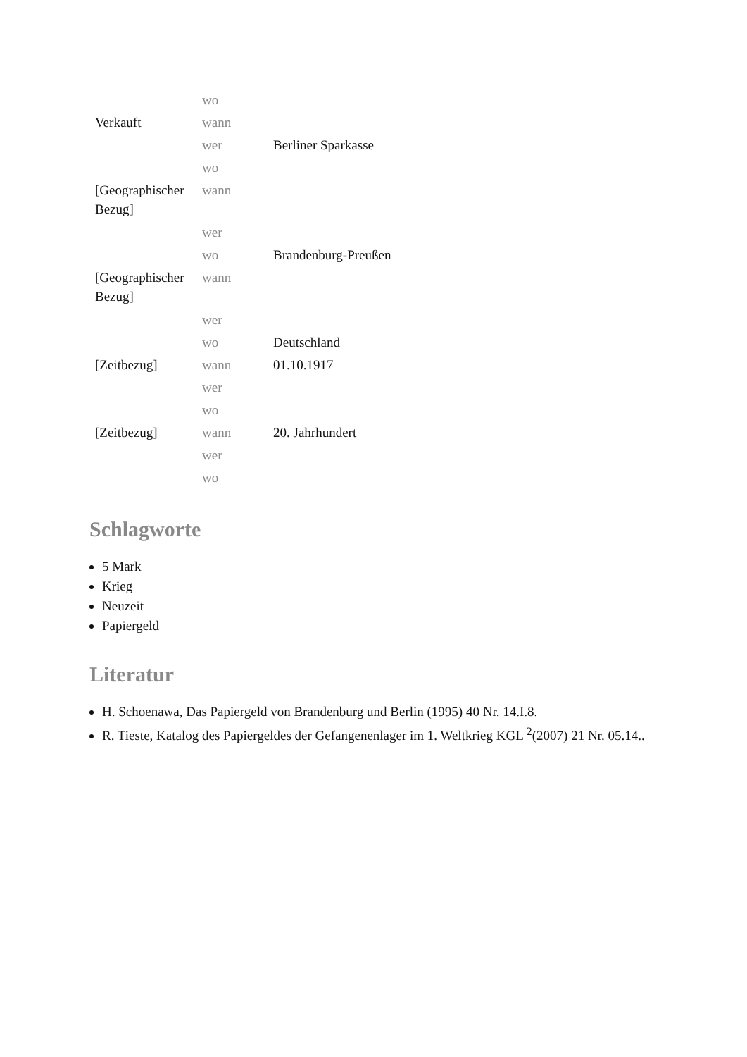| | wo | |
| Verkauft | wann | |
| | wer | Berliner Sparkasse |
| | wo | |
| [Geographischer Bezug] | wann | |
| | wer | |
| | wo | Brandenburg-Preußen |
| [Geographischer Bezug] | wann | |
| | wer | |
| | wo | Deutschland |
| [Zeitbezug] | wann | 01.10.1917 |
| | wer | |
| | wo | |
| [Zeitbezug] | wann | 20. Jahrhundert |
| | wer | |
| | wo | |
Schlagworte
5 Mark
Krieg
Neuzeit
Papiergeld
Literatur
H. Schoenawa, Das Papiergeld von Brandenburg und Berlin (1995) 40 Nr. 14.I.8.
R. Tieste, Katalog des Papiergeldes der Gefangenenlager im 1. Weltkrieg KGL <sup>2</sup>(2007) 21 Nr. 05.14..